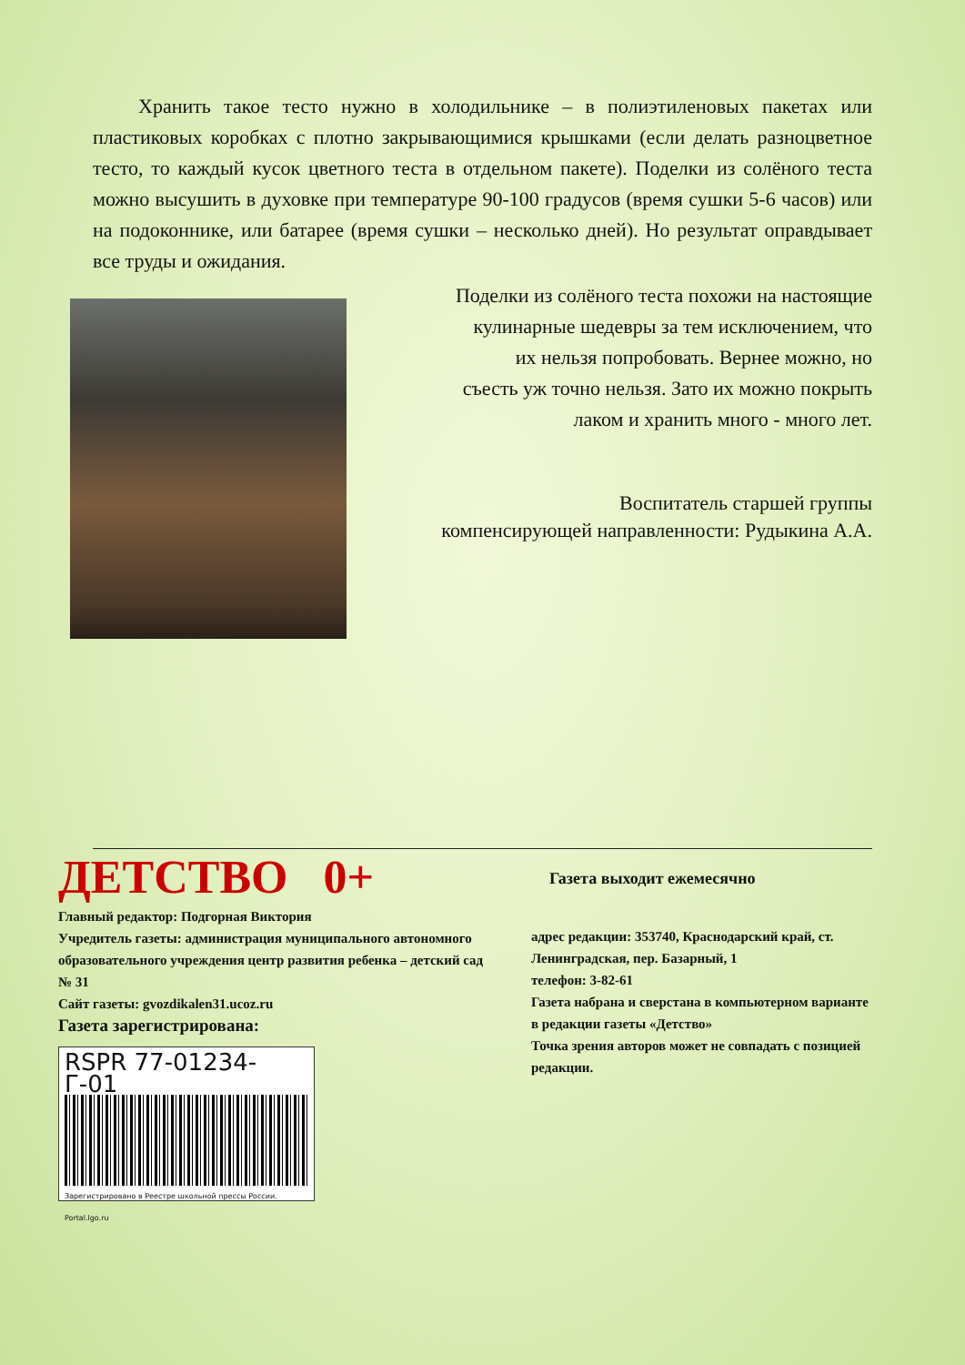Хранить такое тесто нужно в холодильнике – в полиэтиленовых пакетах или пластиковых коробках с плотно закрывающимися крышками (если делать разноцветное тесто, то каждый кусок цветного теста в отдельном пакете). Поделки из солёного теста можно высушить в духовке при температуре 90-100 градусов (время сушки 5-6 часов) или на подоконнике, или батарее (время сушки – несколько дней). Но результат оправдывает все труды и ожидания.
Поделки из солёного теста похожи на настоящие
кулинарные шедевры за тем исключением, что
их нельзя попробовать. Вернее можно, но
съесть уж точно нельзя. Зато их можно покрыть
лаком и хранить много - много лет.
Воспитатель старшей группы
компенсирующей направленности: Рудыкина А.А.
ДЕТСТВО 0+
Главный редактор: Подгорная Виктория
Учредитель газеты: администрация муниципального автономного образовательного учреждения центр развития ребенка – детский сад № 31
Сайт газеты: gvozdikalen31.ucoz.ru
Газета зарегистрирована:
RSPR 77-01234-Г-01
Зарегистрировано в Реестре школьной прессы России. Portal.lgo.ru
Газета выходит ежемесячно
адрес редакции: 353740, Краснодарский край, ст. Ленинградская, пер. Базарный, 1
телефон: 3-82-61
Газета набрана и сверстана в компьютерном варианте в редакции газеты «Детство»
Точка зрения авторов может не совпадать с позицией редакции.